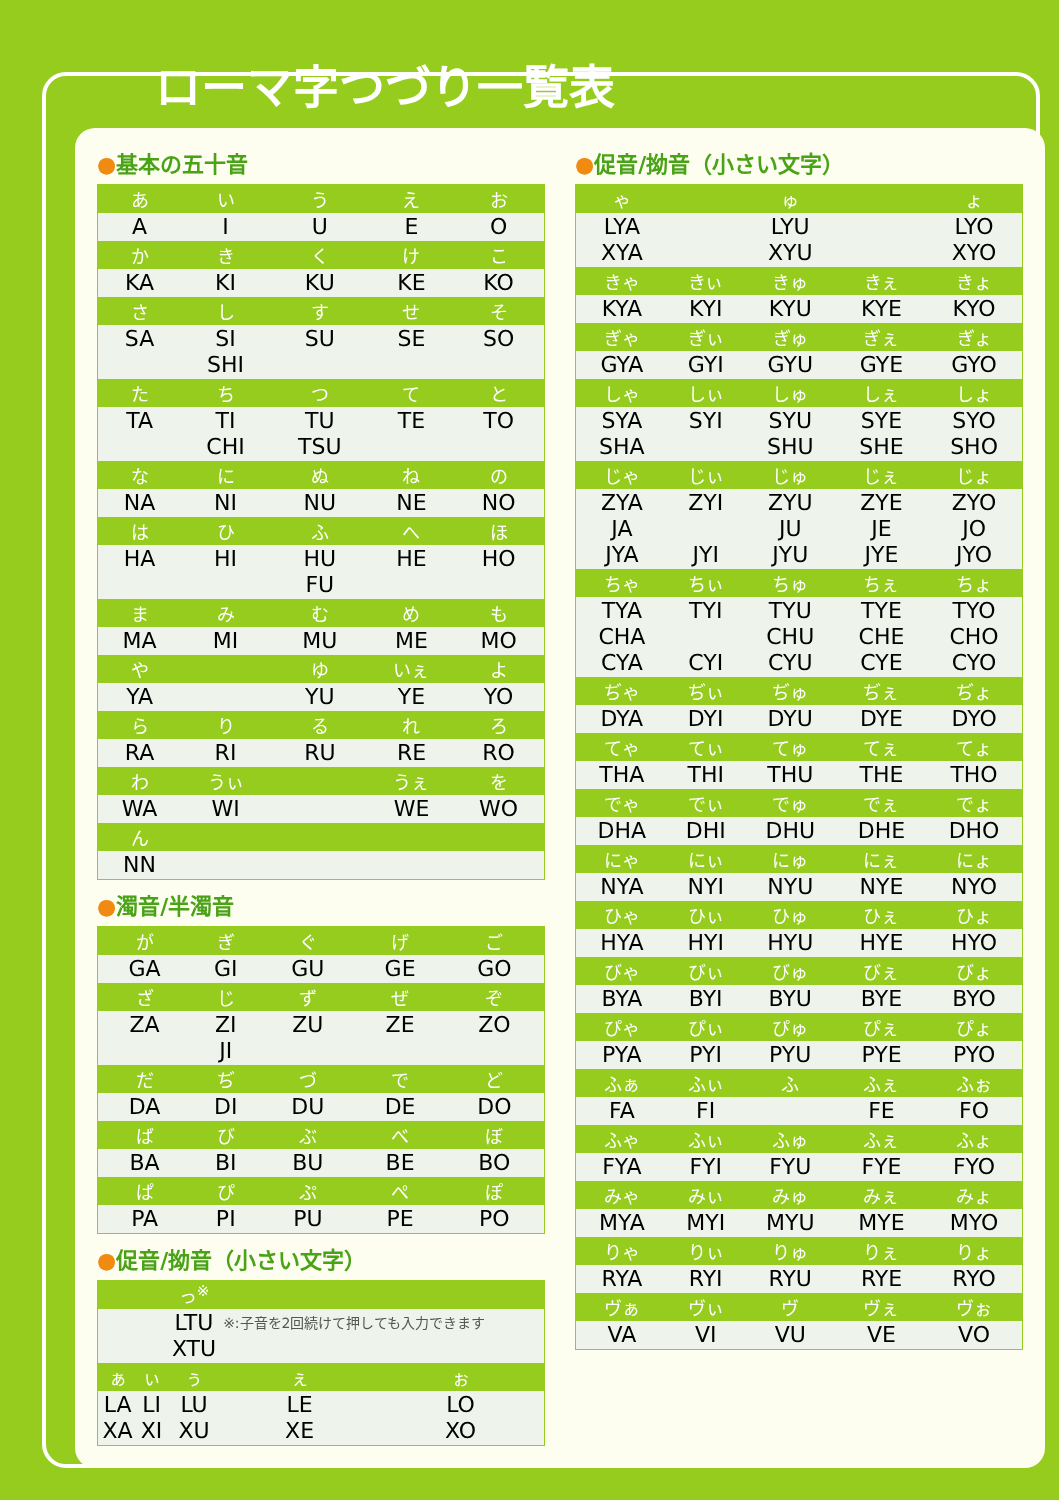ローマ字つづり一覧表
●基本の五十音
| あ | い | う | え | お |
| --- | --- | --- | --- | --- |
| A | I | U | E | O |
| か | き | く | け | こ |
| KA | KI | KU | KE | KO |
| さ | し | す | せ | そ |
| SA | SI SHI | SU | SE | SO |
| た | ち | つ | て | と |
| TA | TI CHI | TU TSU | TE | TO |
| な | に | ぬ | ね | の |
| NA | NI | NU | NE | NO |
| は | ひ | ふ | へ | ほ |
| HA | HI | HU FU | HE | HO |
| ま | み | む | め | も |
| MA | MI | MU | ME | MO |
| や | | ゆ | いぇ | よ |
| YA | | YU | YE | YO |
| ら | り | る | れ | ろ |
| RA | RI | RU | RE | RO |
| わ | うぃ | | うぇ | を |
| WA | WI | | WE | WO |
| ん | | | | |
| NN | | | | |
●濁音/半濁音
| が | ぎ | ぐ | げ | ご |
| --- | --- | --- | --- | --- |
| GA | GI | GU | GE | GO |
| ざ | じ | ず | ぜ | ぞ |
| ZA | ZI JI | ZU | ZE | ZO |
| だ | ぢ | づ | で | ど |
| DA | DI | DU | DE | DO |
| ば | び | ぶ | べ | ぼ |
| BA | BI | BU | BE | BO |
| ぱ | ぴ | ぷ | ぺ | ぽ |
| PA | PI | PU | PE | PO |
●促音/拗音（小さい文字）
| | | っ<sup>※</sup> | | |
| --- | --- | --- | --- | --- |
| | | LTU XTU | ※:子音を2回続けて押しても入力できます | |
| ぁ | ぃ | ぅ | ぇ | ぉ |
| LA XA | LI XI | LU XU | LE XE | LO XO |
●促音/拗音（小さい文字）
| ゃ | | ゅ | | ょ |
| --- | --- | --- | --- | --- |
| LYA XYA | | LYU XYU | | LYO XYO |
| きゃ | きぃ | きゅ | きぇ | きょ |
| KYA | KYI | KYU | KYE | KYO |
| ぎゃ | ぎぃ | ぎゅ | ぎぇ | ぎょ |
| GYA | GYI | GYU | GYE | GYO |
| しゃ | しぃ | しゅ | しぇ | しょ |
| SYA SHA | SYI | SYU SHU | SYE SHE | SYO SHO |
| じゃ | じぃ | じゅ | じぇ | じょ |
| ZYA JA JYA | ZYI JYI | ZYU JU JYU | ZYE JE JYE | ZYO JO JYO |
| ちゃ | ちぃ | ちゅ | ちぇ | ちょ |
| TYA CHA CYA | TYI CYI | TYU CHU CYU | TYE CHE CYE | TYO CHO CYO |
| ぢゃ | ぢぃ | ぢゅ | ぢぇ | ぢょ |
| DYA | DYI | DYU | DYE | DYO |
| てゃ | てぃ | てゅ | てぇ | てょ |
| THA | THI | THU | THE | THO |
| でゃ | でぃ | でゅ | でぇ | でょ |
| DHA | DHI | DHU | DHE | DHO |
| にゃ | にぃ | にゅ | にぇ | にょ |
| NYA | NYI | NYU | NYE | NYO |
| ひゃ | ひぃ | ひゅ | ひぇ | ひょ |
| HYA | HYI | HYU | HYE | HYO |
| びゃ | びぃ | びゅ | びぇ | びょ |
| BYA | BYI | BYU | BYE | BYO |
| ぴゃ | ぴぃ | ぴゅ | ぴぇ | ぴょ |
| PYA | PYI | PYU | PYE | PYO |
| ふぁ | ふぃ | ふ | ふぇ | ふぉ |
| FA | FI | | FE | FO |
| ふゃ | ふぃ | ふゅ | ふぇ | ふょ |
| FYA | FYI | FYU | FYE | FYO |
| みゃ | みぃ | みゅ | みぇ | みょ |
| MYA | MYI | MYU | MYE | MYO |
| りゃ | りぃ | りゅ | りぇ | りょ |
| RYA | RYI | RYU | RYE | RYO |
| ヴぁ | ヴぃ | ヴ | ヴぇ | ヴぉ |
| VA | VI | VU | VE | VO |